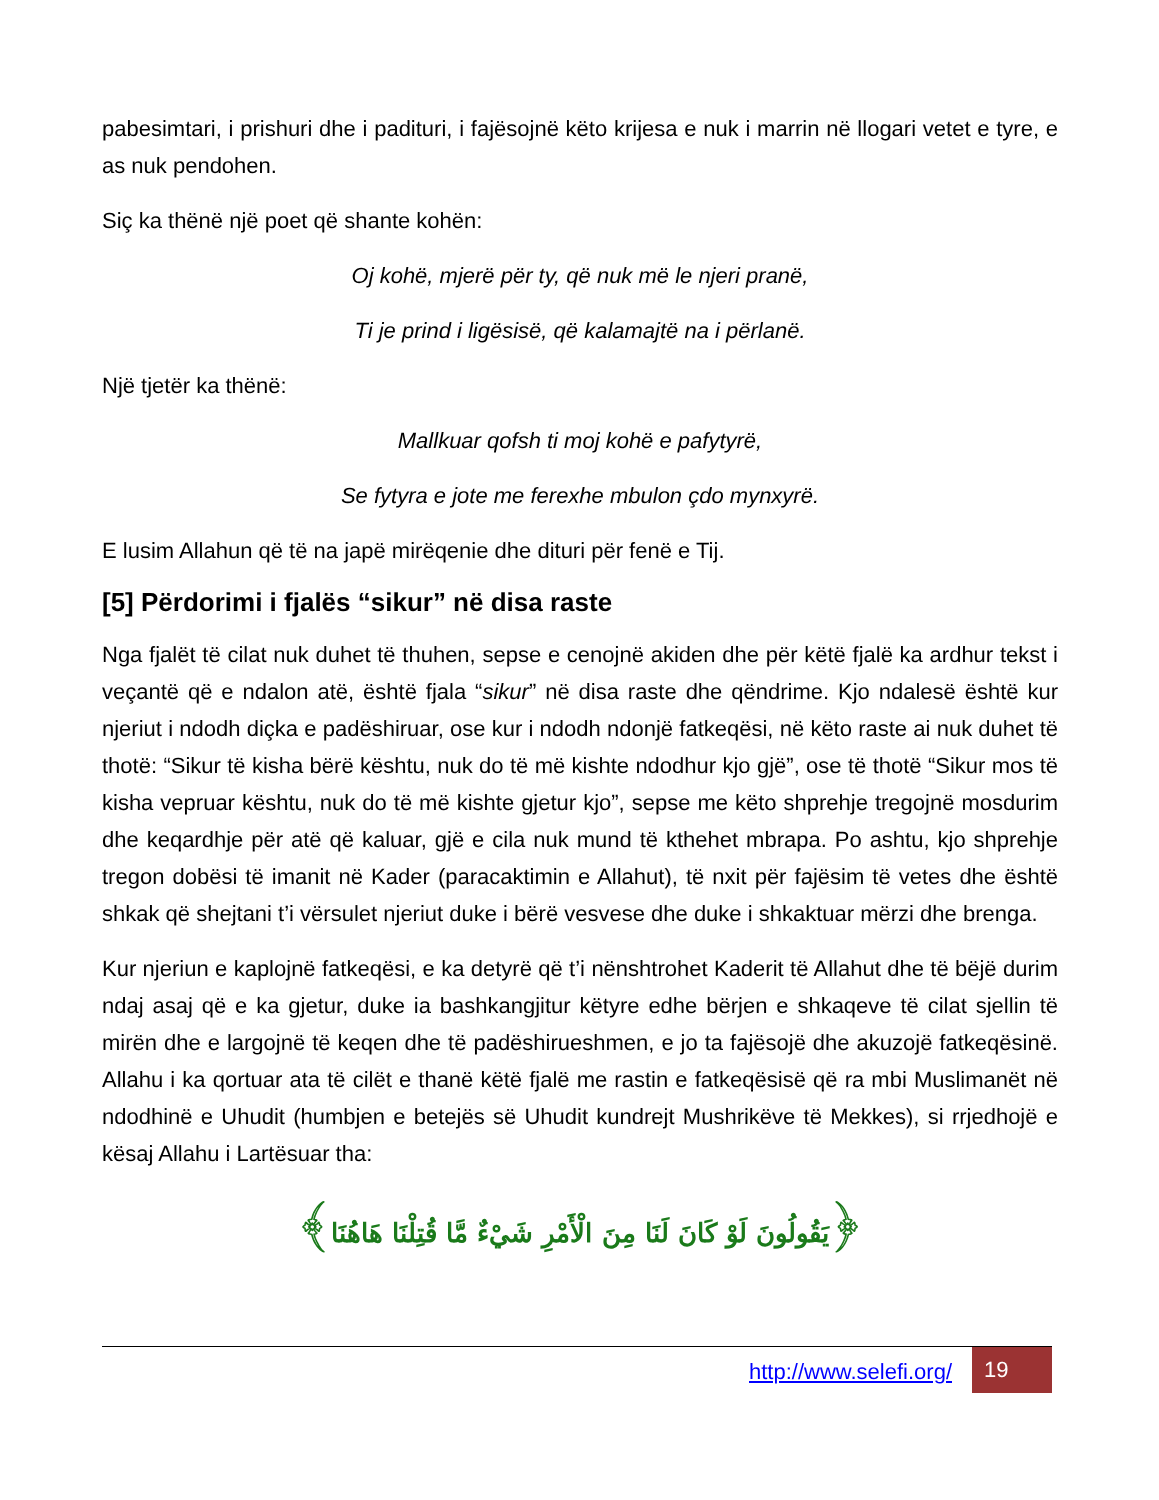pabesimtari, i prishuri dhe i padituri, i fajësojnë këto krijesa e nuk i marrin në llogari vetet e tyre, e as nuk pendohen.
Siç ka thënë një poet që shante kohën:
Oj kohë, mjerë për ty, që nuk më le njeri pranë,
Ti je prind i ligësisë, që kalamajtë na i përlanë.
Një tjetër ka thënë:
Mallkuar qofsh ti moj kohë e pafytyrë,
Se fytyra e jote me ferexhe mbulon çdo mynxyrë.
E lusim Allahun që të na japë mirëqenie dhe dituri për fenë e Tij.
[5] Përdorimi i fjalës “sikur” në disa raste
Nga fjalët të cilat nuk duhet të thuhen, sepse e cenojnë akiden dhe për këtë fjalë ka ardhur tekst i veçantë që e ndalon atë, është fjala “sikur” në disa raste dhe qëndrime. Kjo ndalesë është kur njeriut i ndodh diçka e padëshiruar, ose kur i ndodh ndonjë fatkeqësi, në këto raste ai nuk duhet të thotë: “Sikur të kisha bërë kështu, nuk do të më kishte ndodhur kjo gjë”, ose të thotë “Sikur mos të kisha vepruar kështu, nuk do të më kishte gjetur kjo”, sepse me këto shprehje tregojnë mosdurim dhe keqardhje për atë që kaluar, gjë e cila nuk mund të kthehet mbrapa. Po ashtu, kjo shprehje tregon dobësi të imanit në Kader (paracaktimin e Allahut), të nxit për fajësim të vetes dhe është shkak që shejtani t’i vërsulet njeriut duke i bërë vesvese dhe duke i shkaktuar mërzi dhe brenga.
Kur njeriun e kaplojnë fatkeqësi, e ka detyrë që t’i nënshtrohet Kaderit të Allahut dhe të bëjë durim ndaj asaj që e ka gjetur, duke ia bashkangjitur këtyre edhe bërjen e shkaqeve të cilat sjellin të mirën dhe e largojnë të keqen dhe të padëshirueshmen, e jo ta fajësojë dhe akuzojë fatkeqësinë. Allahu i ka qortuar ata të cilët e thanë këtë fjalë me rastin e fatkeqësisë që ra mbi Muslimanët në ndodhinë e Uhudit (humbjen e betejës së Uhudit kundrejt Mushrikëve të Mekkes), si rrjedhojë e kësaj Allahu i Lartësuar tha:
﴿يَقُولُونَ لَوْ كَانَ لَنَا مِنَ الْأَمْرِ شَيْءٌ مَّا قُتِلْنَا هَاهُنَا﴾
http://www.selefi.org/
19